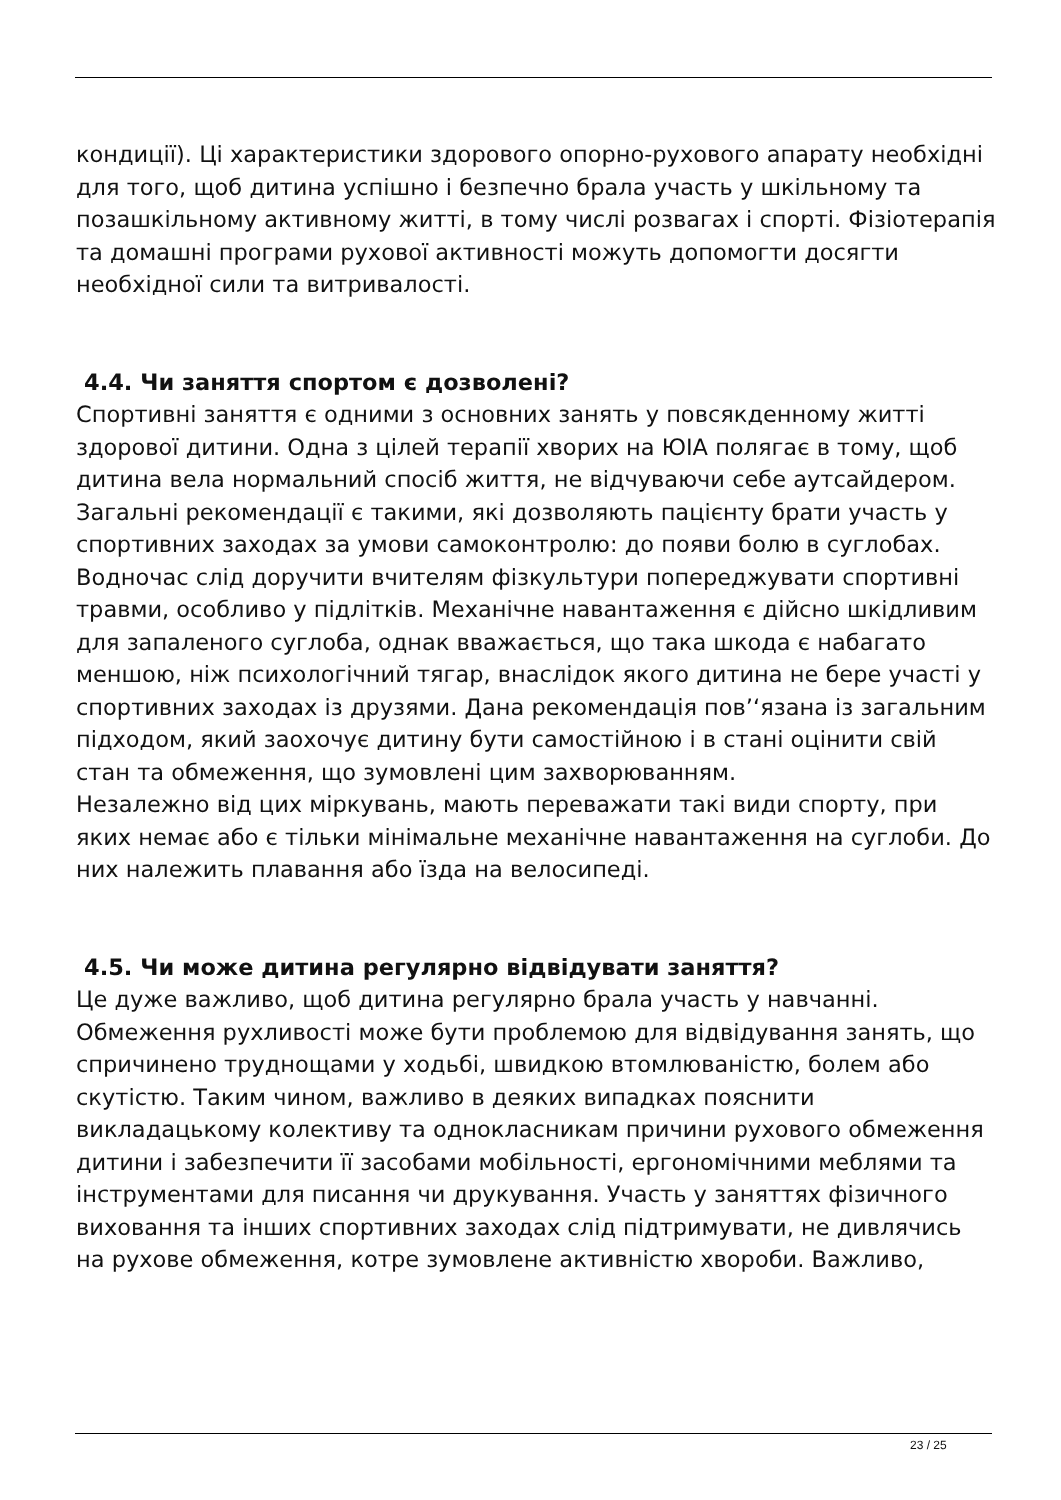кондиції). Ці характеристики здорового опорно-рухового апарату необхідні для того, щоб дитина успішно і безпечно брала участь у шкільному та позашкільному активному житті, в тому числі розвагах і спорті. Фізіотерапія та домашні програми рухової активності можуть допомогти досягти необхідної сили та витривалості.
4.4. Чи заняття спортом є дозволені?
Спортивні заняття є одними з основних занять у повсякденному житті здорової дитини. Одна з цілей терапії хворих на ЮІА полягає в тому, щоб дитина вела нормальний спосіб життя, не відчуваючи себе аутсайдером. Загальні рекомендації є такими, які дозволяють пацієнту брати участь у спортивних заходах за умови самоконтролю: до появи болю в суглобах. Водночас слід доручити вчителям фізкультури попереджувати спортивні травми, особливо у підлітків. Механічне навантаження є дійсно шкідливим для запаленого суглоба, однак вважається, що така шкода є набагато меншою, ніж психологічний тягар, внаслідок якого дитина не бере участі у спортивних заходах із друзями. Дана рекомендація пов’‘язана із загальним підходом, який заохочує дитину бути самостійною і в стані оцінити свій стан та обмеження, що зумовлені цим захворюванням.
Незалежно від цих міркувань, мають переважати такі види спорту, при яких немає або є тільки мінімальне механічне навантаження на суглоби. До них належить плавання або їзда на велосипеді.
4.5. Чи може дитина регулярно відвідувати заняття?
Це дуже важливо, щоб дитина регулярно брала участь у навчанні. Обмеження рухливості може бути проблемою для відвідування занять, що спричинено труднощами у ходьбі, швидкою втомлюваністю, болем або скутістю. Таким чином, важливо в деяких випадках пояснити викладацькому колективу та однокласникам причини рухового обмеження дитини і забезпечити її засобами мобільності, ергономічними меблями та інструментами для писання чи друкування. Участь у заняттях фізичного виховання та інших спортивних заходах слід підтримувати, не дивлячись на рухове обмеження, котре зумовлене активністю хвороби. Важливо,
23 / 25